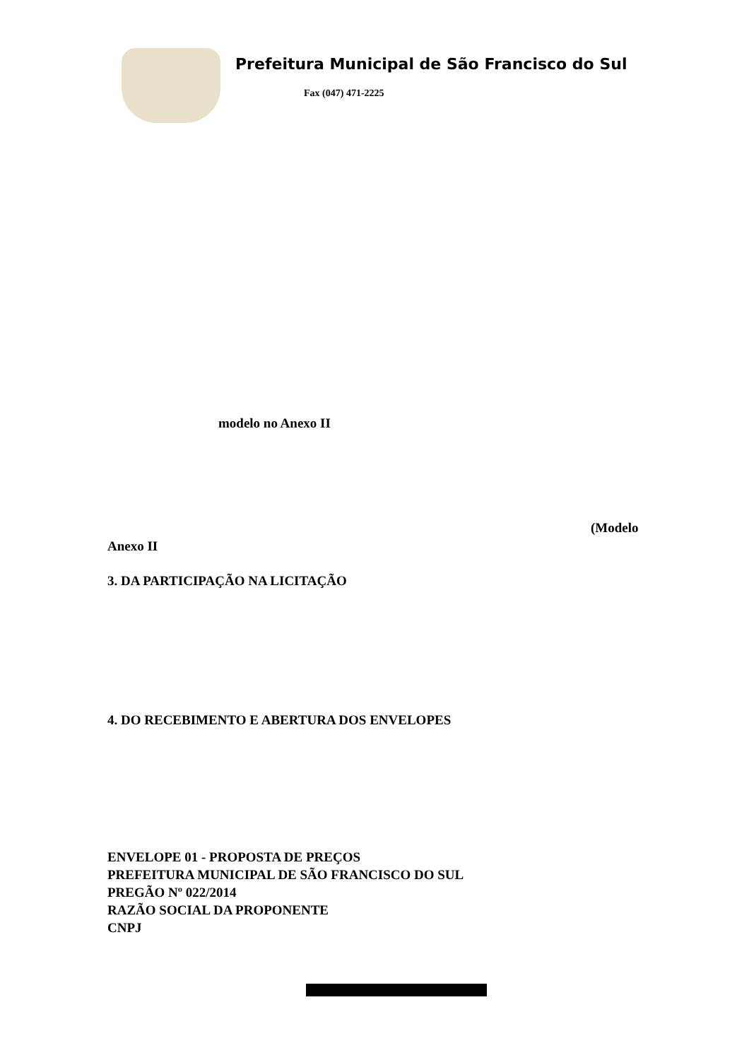Prefeitura Municipal de São Francisco do Sul
Fax (047) 471-2225
modelo no Anexo II
(Modelo
Anexo II
3. DA PARTICIPAÇÃO NA LICITAÇÃO
4. DO RECEBIMENTO E ABERTURA DOS ENVELOPES
ENVELOPE 01 - PROPOSTA DE PREÇOS
PREFEITURA MUNICIPAL DE SÃO FRANCISCO DO SUL
PREGÃO Nº 022/2014
RAZÃO SOCIAL DA PROPONENTE
CNPJ